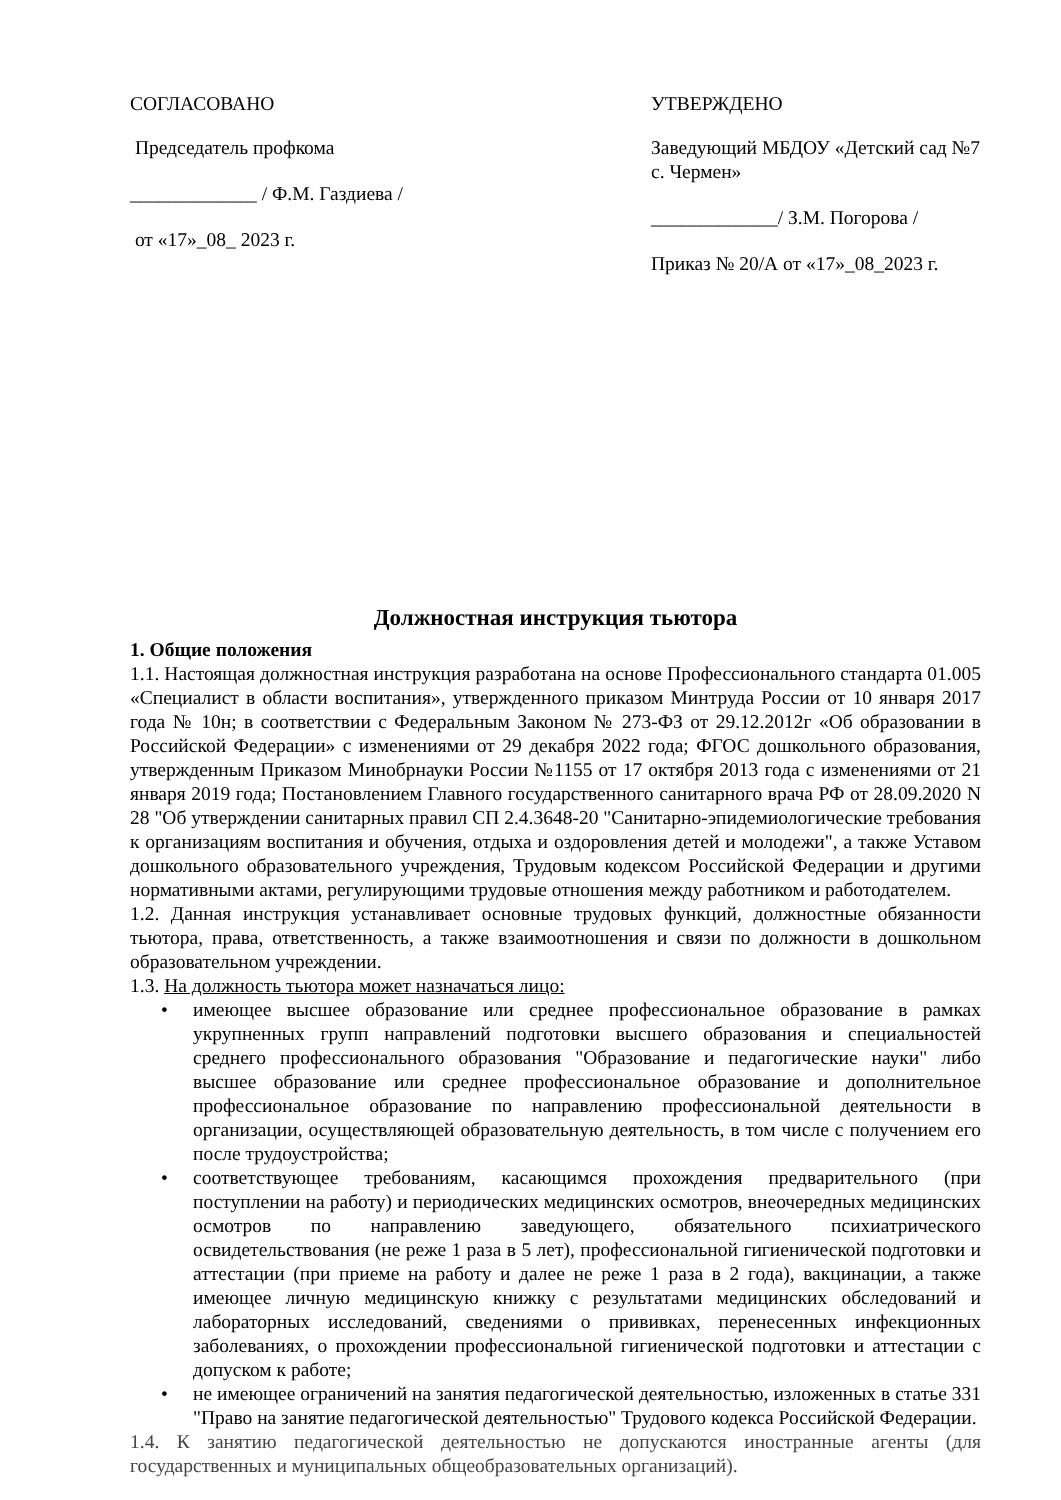СОГЛАСОВАНО
Председатель профкома
_____________ / Ф.М. Газдиева /
от «17»_08_ 2023 г.
УТВЕРЖДЕНО
Заведующий МБДОУ «Детский сад №7 с. Чермен»
_____________/ З.М. Погорова /
Приказ № 20/А от «17»_08_2023 г.
Должностная инструкция тьютора
1. Общие положения
1.1. Настоящая должностная инструкция разработана на основе Профессионального стандарта 01.005 «Специалист в области воспитания», утвержденного приказом Минтруда России от 10 января 2017 года № 10н; в соответствии с Федеральным Законом № 273-ФЗ от 29.12.2012г «Об образовании в Российской Федерации» с изменениями от 29 декабря 2022 года; ФГОС дошкольного образования, утвержденным Приказом Минобрнауки России №1155 от 17 октября 2013 года с изменениями от 21 января 2019 года; Постановлением Главного государственного санитарного врача РФ от 28.09.2020 N 28 "Об утверждении санитарных правил СП 2.4.3648-20 "Санитарно-эпидемиологические требования к организациям воспитания и обучения, отдыха и оздоровления детей и молодежи", а также Уставом дошкольного образовательного учреждения, Трудовым кодексом Российской Федерации и другими нормативными актами, регулирующими трудовые отношения между работником и работодателем.
1.2. Данная инструкция устанавливает основные трудовых функций, должностные обязанности тьютора, права, ответственность, а также взаимоотношения и связи по должности в дошкольном образовательном учреждении.
1.3. На должность тьютора может назначаться лицо:
• имеющее высшее образование или среднее профессиональное образование в рамках укрупненных групп направлений подготовки высшего образования и специальностей среднего профессионального образования "Образование и педагогические науки" либо высшее образование или среднее профессиональное образование и дополнительное профессиональное образование по направлению профессиональной деятельности в организации, осуществляющей образовательную деятельность, в том числе с получением его после трудоустройства;
• соответствующее требованиям, касающимся прохождения предварительного (при поступлении на работу) и периодических медицинских осмотров, внеочередных медицинских осмотров по направлению заведующего, обязательного психиатрического освидетельствования (не реже 1 раза в 5 лет), профессиональной гигиенической подготовки и аттестации (при приеме на работу и далее не реже 1 раза в 2 года), вакцинации, а также имеющее личную медицинскую книжку с результатами медицинских обследований и лабораторных исследований, сведениями о прививках, перенесенных инфекционных заболеваниях, о прохождении профессиональной гигиенической подготовки и аттестации с допуском к работе;
• не имеющее ограничений на занятия педагогической деятельностью, изложенных в статье 331 "Право на занятие педагогической деятельностью" Трудового кодекса Российской Федерации.
1.4. К занятию педагогической деятельностью не допускаются иностранные агенты (для государственных и муниципальных общеобразовательных организаций).